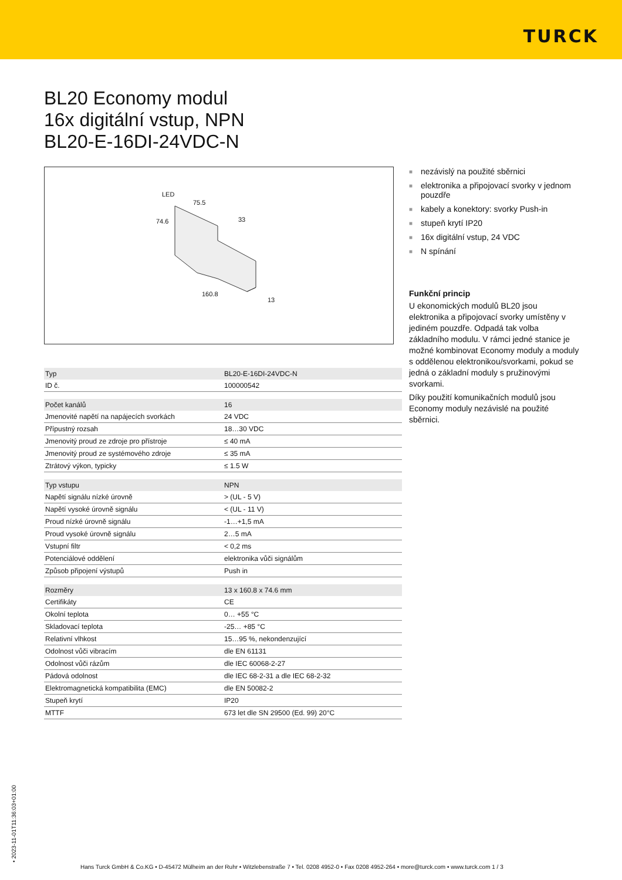TURCK
BL20 Economy modul
16x digitální vstup, NPN
BL20-E-16DI-24VDC-N
LED
75.5
74.6
33
160.8
13
| Typ | BL20-E-16DI-24VDC-N |
| ID č. | 100000542 |
| Počet kanálů | 16 |
| Jmenovité napětí na napájecích svorkách | 24 VDC |
| Přípustný rozsah | 18…30 VDC |
| Jmenovitý proud ze zdroje pro přístroje | ≤ 40 mA |
| Jmenovitý proud ze systémového zdroje | ≤ 35 mA |
| Ztrátový výkon, typicky | ≤ 1.5 W |
| Typ vstupu | NPN |
| Napětí signálu nízké úrovně | > (UL - 5 V) |
| Napětí vysoké úrovně signálu | < (UL - 11 V) |
| Proud nízké úrovně signálu | -1…+1,5 mA |
| Proud vysoké úrovně signálu | 2…5 mA |
| Vstupní filtr | < 0,2 ms |
| Potenciálové oddělení | elektronika vůči signálům |
| Způsob připojení výstupů | Push in |
| Rozměry | 13 x 160.8 x 74.6 mm |
| Certifikáty | CE |
| Okolní teplota | 0… +55 °C |
| Skladovací teplota | -25… +85 °C |
| Relativní vlhkost | 15…95 %, nekondenzující |
| Odolnost vůči vibracím | dle EN 61131 |
| Odolnost vůči rázům | dle IEC 60068-2-27 |
| Pádová odolnost | dle IEC 68-2-31 a dle IEC 68-2-32 |
| Elektromagnetická kompatibilita (EMC) | dle EN 50082-2 |
| Stupeň krytí | IP20 |
| MTTF | 673 let dle SN 29500 (Ed. 99) 20°C |
■ nezávislý na použité sběrnici
■ elektronika a připojovací svorky v jednom pouzdře
■ kabely a konektory: svorky Push-in
■ stupeň krytí IP20
■ 16x digitální vstup, 24 VDC
■ N spínání
Funkční princip
U ekonomických modulů BL20 jsou elektronika a připojovací svorky umístěny v jediném pouzdře. Odpadá tak volba základního modulu. V rámci jedné stanice je možné kombinovat Economy moduly a moduly s oddělenou elektronikou/svorkami, pokud se jedná o základní moduly s pružinovými svorkami.
Díky použití komunikačních modulů jsou Economy moduly nezávislé na použité sběrnici.
• 2023-11-01T11:36:03+01:00
Hans Turck GmbH & Co.KG • D-45472 Mülheim an der Ruhr • Witzlebenstraße 7 • Tel. 0208 4952-0 • Fax 0208 4952-264 • more@turck.com • www.turck.com 1 / 3